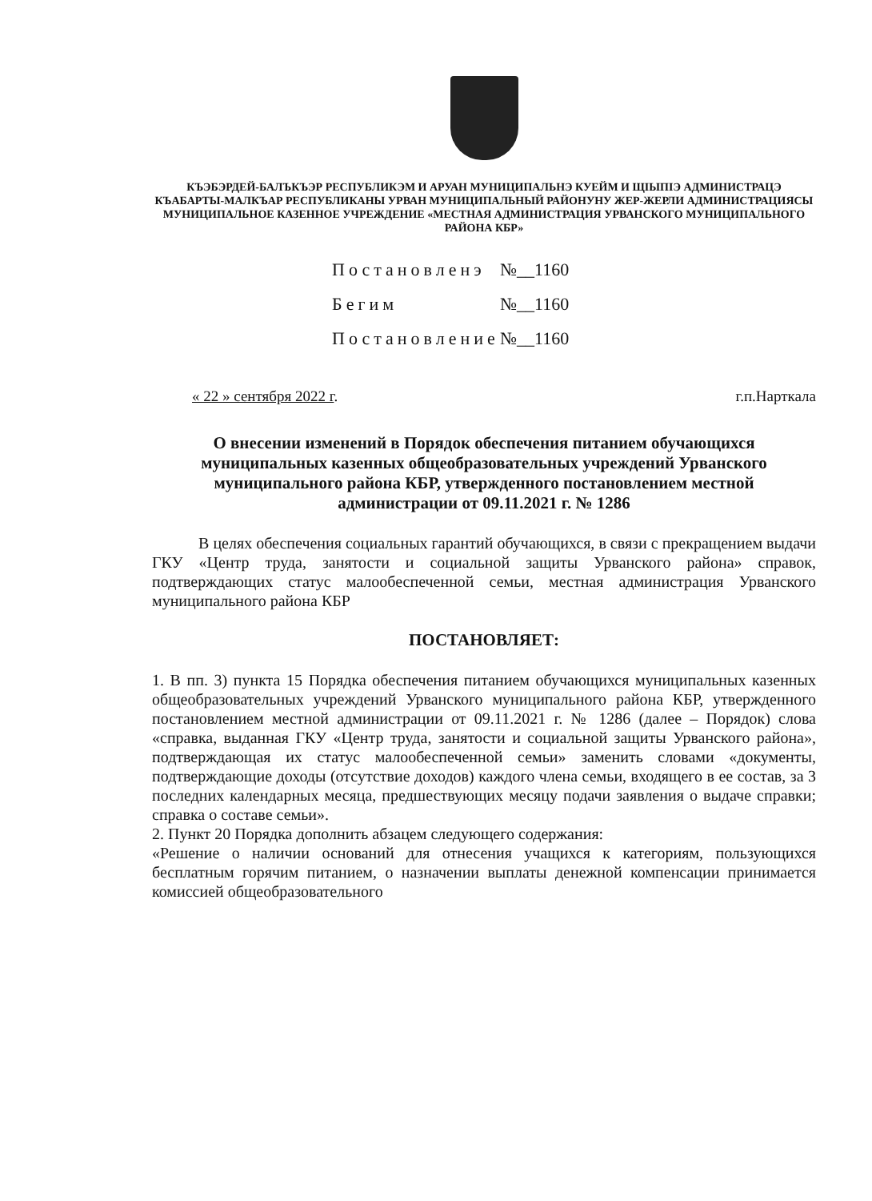КЪЭБЭРДЕЙ-БАЛЪКЪЭР РЕСПУБЛИКЭМ И АРУАН МУНИЦИПАЛЬНЭ КУЕЙМ И ЩIЫПIЭ АДМИНИСТРАЦЭ
КЪАБАРТЫ-МАЛКЪАР РЕСПУБЛИКАНЫ УРВАН МУНИЦИПАЛЬНЫЙ РАЙОНУНУ ЖЕР-ЖЕРЛИ АДМИНИСТРАЦИЯСЫ
МУНИЦИПАЛЬНОЕ КАЗЕННОЕ УЧРЕЖДЕНИЕ «МЕСТНАЯ АДМИНИСТРАЦИЯ УРВАНСКОГО МУНИЦИПАЛЬНОГО РАЙОНА КБР»
Постановленэ №__1160
Бегим №__1160
Постановление №__1160
« 22 » сентября 2022 г. г.п.Нарткала
О внесении изменений в Порядок обеспечения питанием обучающихся муниципальных казенных общеобразовательных учреждений Урванского муниципального района КБР, утвержденного постановлением местной администрации от 09.11.2021 г. № 1286
В целях обеспечения социальных гарантий обучающихся, в связи с прекращением выдачи ГКУ «Центр труда, занятости и социальной защиты Урванского района» справок, подтверждающих статус малообеспеченной семьи, местная администрация Урванского муниципального района КБР
ПОСТАНОВЛЯЕТ:
1. В пп. 3) пункта 15 Порядка обеспечения питанием обучающихся муниципальных казенных общеобразовательных учреждений Урванского муниципального района КБР, утвержденного постановлением местной администрации от 09.11.2021 г. № 1286 (далее – Порядок) слова «справка, выданная ГКУ «Центр труда, занятости и социальной защиты Урванского района», подтверждающая их статус малообеспеченной семьи» заменить словами «документы, подтверждающие доходы (отсутствие доходов) каждого члена семьи, входящего в ее состав, за 3 последних календарных месяца, предшествующих месяцу подачи заявления о выдаче справки; справка о составе семьи».
2. Пункт 20 Порядка дополнить абзацем следующего содержания:
«Решение о наличии оснований для отнесения учащихся к категориям, пользующихся бесплатным горячим питанием, о назначении выплаты денежной компенсации принимается комиссией общеобразовательного